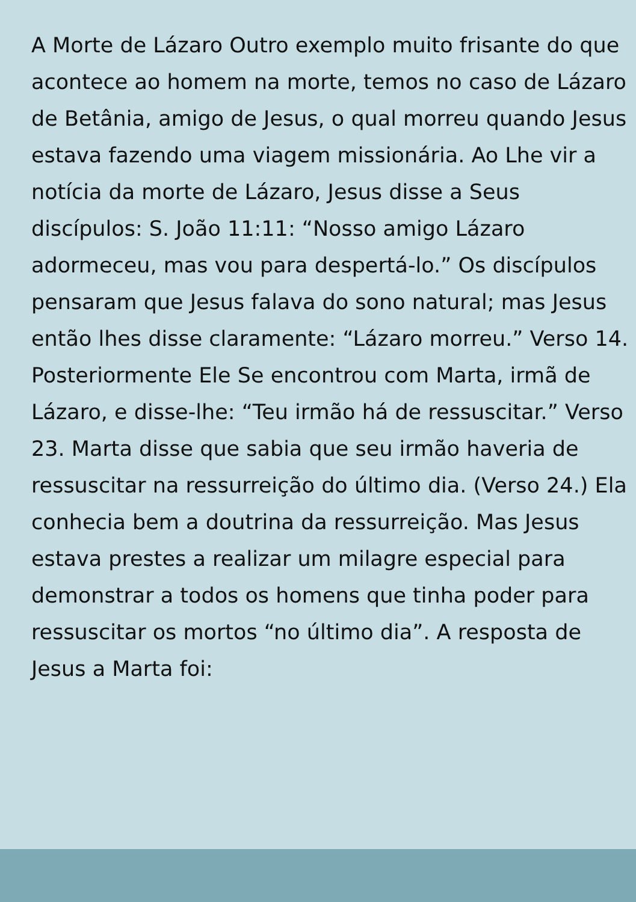A Morte de Lázaro Outro exemplo muito frisante do que acontece ao homem na morte, temos no caso de Lázaro de Betânia, amigo de Jesus, o qual morreu quando Jesus estava fazendo uma viagem missionária. Ao Lhe vir a notícia da morte de Lázaro, Jesus disse a Seus discípulos: S. João 11:11: “Nosso amigo Lázaro adormeceu, mas vou para despertá-lo.” Os discípulos pensaram que Jesus falava do sono natural; mas Jesus então lhes disse claramente: “Lázaro morreu.” Verso 14. Posteriormente Ele Se encontrou com Marta, irmã de Lázaro, e disse-lhe: “Teu irmão há de ressuscitar.” Verso 23. Marta disse que sabia que seu irmão haveria de ressuscitar na ressurreição do último dia. (Verso 24.) Ela conhecia bem a doutrina da ressurreição. Mas Jesus estava prestes a realizar um milagre especial para demonstrar a todos os homens que tinha poder para ressuscitar os mortos “no último dia”. A resposta de Jesus a Marta foi: